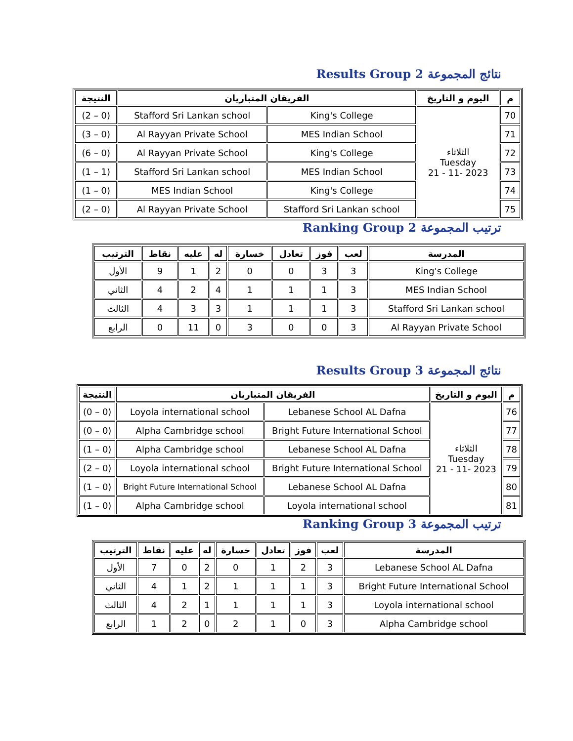Results Group 2 نتائج المجموعة
| م | اليوم و التاريخ | الفريقان المتباريان | | النتيجة |
| --- | --- | --- | --- | --- |
| 70 | الثلاثاء Tuesday 2023 -11 - 21 | King's College | Stafford Sri Lankan school | (0 – 2) |
| 71 | | MES Indian School | Al Rayyan Private School | (0 – 3) |
| 72 | | King's College | Al Rayyan Private School | (0 – 6) |
| 73 | | MES Indian School | Stafford Sri Lankan school | (1 – 1) |
| 74 | | King's College | MES Indian School | (0 – 1) |
| 75 | | Stafford Sri Lankan school | Al Rayyan Private School | (0 – 2) |
Ranking Group 2 ترتيب المجموعة
| المدرسة | لعب | فوز | تعادل | خسارة | له | عليه | نقاط | الترتيب |
| --- | --- | --- | --- | --- | --- | --- | --- | --- |
| King's College | 3 | 3 | 0 | 0 | 2 | 1 | 9 | الأول |
| MES Indian School | 3 | 1 | 1 | 1 | 4 | 2 | 4 | الثاني |
| Stafford Sri Lankan school | 3 | 1 | 1 | 1 | 3 | 3 | 4 | الثالث |
| Al Rayyan Private School | 3 | 0 | 0 | 3 | 0 | 11 | 0 | الرابع |
Results Group 3 نتائج المجموعة
| م | اليوم و التاريخ | الفريقان المتباريان | | النتيجة |
| --- | --- | --- | --- | --- |
| 76 | الثلاثاء Tuesday 2023 -11 - 21 | Lebanese School AL Dafna | Loyola international school | (0 – 0) |
| 77 | | Bright Future International School | Alpha Cambridge school | (0 – 0) |
| 78 | | Lebanese School AL Dafna | Alpha Cambridge school | (0 – 1) |
| 79 | | Bright Future International School | Loyola international school | (0 – 2) |
| 80 | | Lebanese School AL Dafna | Bright Future International School | (0 – 1) |
| 81 | | Loyola international school | Alpha Cambridge school | (0 – 1) |
Ranking Group 3 ترتيب المجموعة
| المدرسة | لعب | فوز | تعادل | خسارة | له | عليه | نقاط | الترتيب |
| --- | --- | --- | --- | --- | --- | --- | --- | --- |
| Lebanese School AL Dafna | 3 | 2 | 1 | 0 | 2 | 0 | 7 | الأول |
| Bright Future International School | 3 | 1 | 1 | 1 | 2 | 1 | 4 | الثاني |
| Loyola international school | 3 | 1 | 1 | 1 | 1 | 2 | 4 | الثالث |
| Alpha Cambridge school | 3 | 0 | 1 | 2 | 0 | 2 | 1 | الرابع |